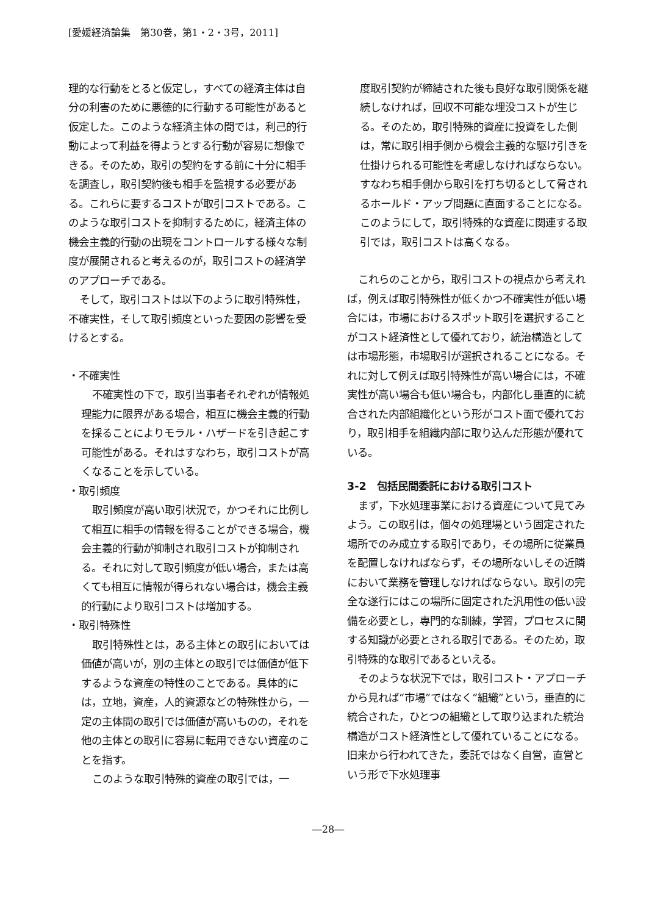[愛媛経済論集　第30巻，第1・2・3号，2011]
理的な行動をとると仮定し，すべての経済主体は自分の利害のために悪徳的に行動する可能性があると仮定した。このような経済主体の間では，利己的行動によって利益を得ようとする行動が容易に想像できる。そのため，取引の契約をする前に十分に相手を調査し，取引契約後も相手を監視する必要がある。これらに要するコストが取引コストである。このような取引コストを抑制するために，経済主体の機会主義的行動の出現をコントロールする様々な制度が展開されると考えるのが，取引コストの経済学のアプローチである。
そして，取引コストは以下のように取引特殊性，不確実性，そして取引頻度といった要因の影響を受けるとする。
・不確実性
不確実性の下で，取引当事者それぞれが情報処理能力に限界がある場合，相互に機会主義的行動を採ることによりモラル・ハザードを引き起こす可能性がある。それはすなわち，取引コストが高くなることを示している。
・取引頻度
取引頻度が高い取引状況で，かつそれに比例して相互に相手の情報を得ることができる場合，機会主義的行動が抑制され取引コストが抑制される。それに対して取引頻度が低い場合，または高くても相互に情報が得られない場合は，機会主義的行動により取引コストは増加する。
・取引特殊性
取引特殊性とは，ある主体との取引においては価値が高いが，別の主体との取引では価値が低下するような資産の特性のことである。具体的には，立地，資産，人的資源などの特殊性から，一定の主体間の取引では価値が高いものの，それを他の主体との取引に容易に転用できない資産のことを指す。
このような取引特殊的資産の取引では，一
度取引契約が締結された後も良好な取引関係を継続しなければ，回収不可能な埋没コストが生じる。そのため，取引特殊的資産に投資をした側は，常に取引相手側から機会主義的な駆け引きを仕掛けられる可能性を考慮しなければならない。すなわち相手側から取引を打ち切るとして脅されるホールド・アップ問題に直面することになる。このようにして，取引特殊的な資産に関連する取引では，取引コストは高くなる。
これらのことから，取引コストの視点から考えれば，例えば取引特殊性が低くかつ不確実性が低い場合には，市場におけるスポット取引を選択することがコスト経済性として優れており，統治構造としては市場形態，市場取引が選択されることになる。それに対して例えば取引特殊性が高い場合には，不確実性が高い場合も低い場合も，内部化し垂直的に統合された内部組織化という形がコスト面で優れており，取引相手を組織内部に取り込んだ形態が優れている。
3-2　包括民間委託における取引コスト
まず，下水処理事業における資産について見てみよう。この取引は，個々の処理場という固定された場所でのみ成立する取引であり，その場所に従業員を配置しなければならず，その場所ないしその近隣において業務を管理しなければならない。取引の完全な遂行にはこの場所に固定された汎用性の低い設備を必要とし，専門的な訓練，学習，プロセスに関する知識が必要とされる取引である。そのため，取引特殊的な取引であるといえる。
そのような状況下では，取引コスト・アプローチから見れば“市場”ではなく“組織”という，垂直的に統合された，ひとつの組織として取り込まれた統治構造がコスト経済性として優れていることになる。旧来から行われてきた，委託ではなく自営，直営という形で下水処理事
―28―